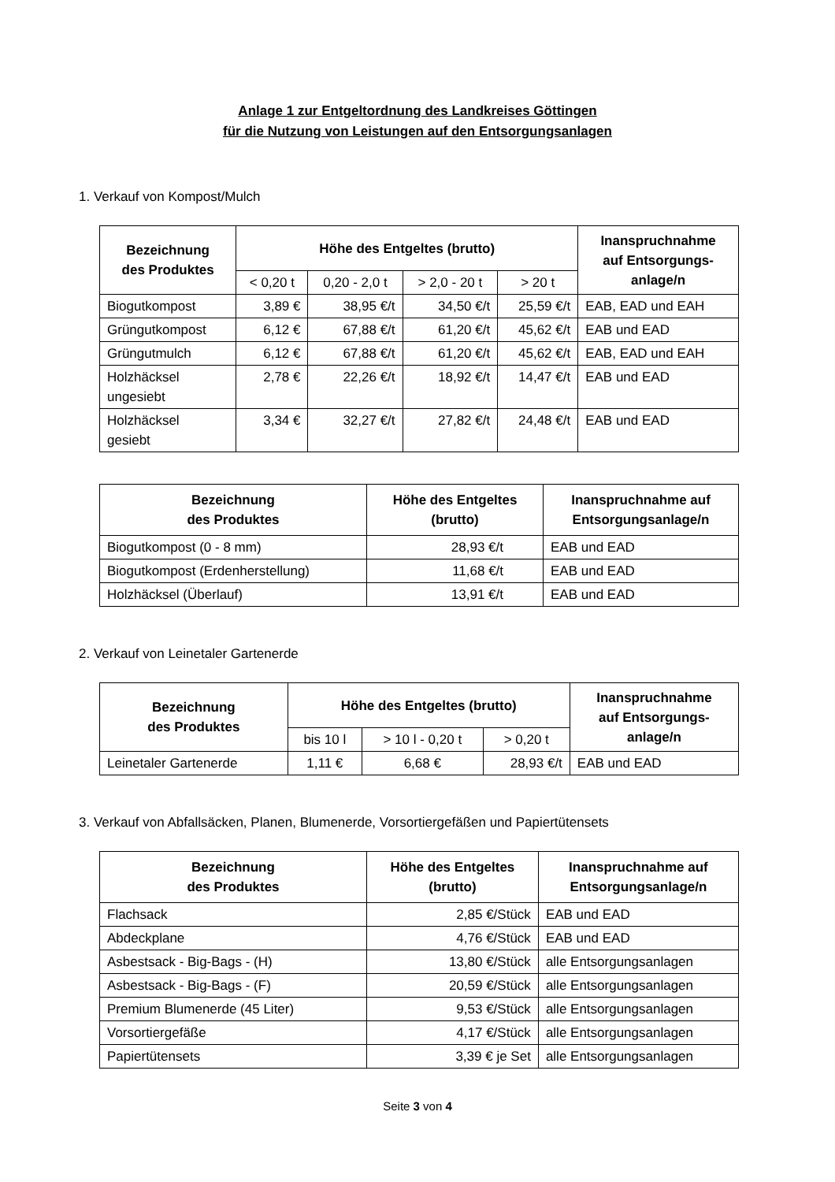Anlage 1 zur Entgeltordnung des Landkreises Göttingen
für die Nutzung von Leistungen auf den Entsorgungsanlagen
1. Verkauf von Kompost/Mulch
| Bezeichnung des Produktes | Höhe des Entgeltes (brutto) | | | | Inanspruchnahme auf Entsorgungs- anlage/n |
| --- | --- | --- | --- | --- | --- |
| | < 0,20 t | 0,20 - 2,0 t | > 2,0 - 20 t | > 20 t | |
| Biogutkompost | 3,89 € | 38,95 €/t | 34,50 €/t | 25,59 €/t | EAB, EAD und EAH |
| Grüngutkompost | 6,12 € | 67,88 €/t | 61,20 €/t | 45,62 €/t | EAB und EAD |
| Grüngutmulch | 6,12 € | 67,88 €/t | 61,20 €/t | 45,62 €/t | EAB, EAD und EAH |
| Holzhäcksel ungesiebt | 2,78 € | 22,26 €/t | 18,92 €/t | 14,47 €/t | EAB und EAD |
| Holzhäcksel gesiebt | 3,34 € | 32,27 €/t | 27,82 €/t | 24,48 €/t | EAB und EAD |
| Bezeichnung des Produktes | Höhe des Entgeltes (brutto) | Inanspruchnahme auf Entsorgungsanlage/n |
| --- | --- | --- |
| Biogutkompost (0 - 8 mm) | 28,93 €/t | EAB und EAD |
| Biogutkompost (Erdenherstellung) | 11,68 €/t | EAB und EAD |
| Holzhäcksel (Überlauf) | 13,91 €/t | EAB und EAD |
2. Verkauf von Leinetaler Gartenerde
| Bezeichnung des Produktes | Höhe des Entgeltes (brutto) | | | Inanspruchnahme auf Entsorgungs- anlage/n |
| --- | --- | --- | --- | --- |
| | bis 10 l | > 10 l - 0,20 t | > 0,20 t | |
| Leinetaler Gartenerde | 1,11 € | 6,68 € | 28,93 €/t | EAB und EAD |
3. Verkauf von Abfallsäcken, Planen, Blumenerde, Vorsortiergefäßen und Papiertütensets
| Bezeichnung des Produktes | Höhe des Entgeltes (brutto) | Inanspruchnahme auf Entsorgungsanlage/n |
| --- | --- | --- |
| Flachsack | 2,85 €/Stück | EAB und EAD |
| Abdeckplane | 4,76 €/Stück | EAB und EAD |
| Asbestsack - Big-Bags - (H) | 13,80 €/Stück | alle Entsorgungsanlagen |
| Asbestsack - Big-Bags - (F) | 20,59 €/Stück | alle Entsorgungsanlagen |
| Premium Blumenerde (45 Liter) | 9,53 €/Stück | alle Entsorgungsanlagen |
| Vorsortiergefäße | 4,17 €/Stück | alle Entsorgungsanlagen |
| Papiertütensets | 3,39 € je Set | alle Entsorgungsanlagen |
Seite 3 von 4